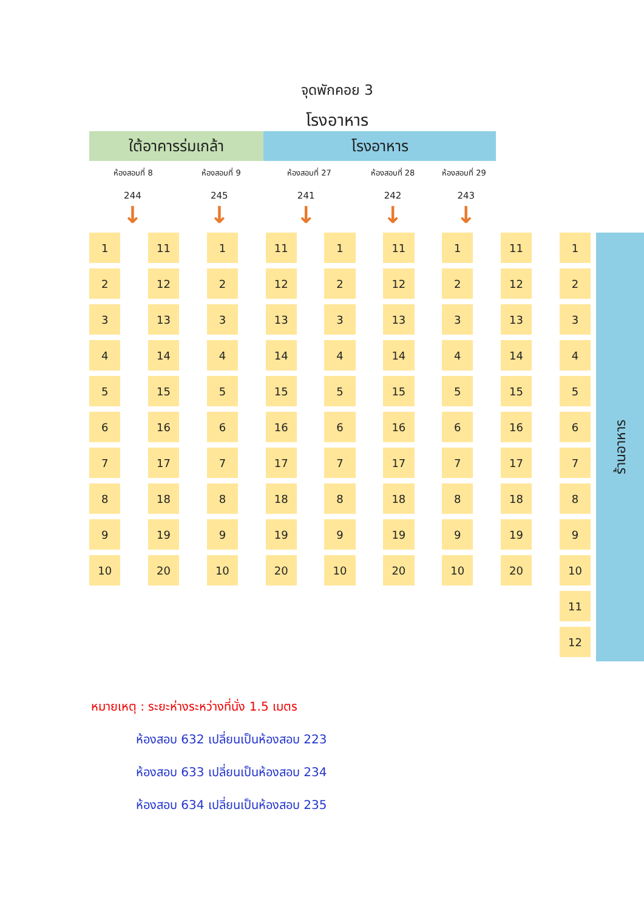จุดพักคอย 3
โรงอาหาร
ใต้อาคารร่มเกล้า โรงอาหาร
ห้องสอบที่ 8 ห้องสอบที่ 9 ห้องสอบที่ 27 ห้องสอบที่ 28 ห้องสอบที่ 29
244 245 241 242 243
↓ ↓ ↓ ↓ ↓
| 1 | | 11 | | 1 | | 11 | | 1 | | 11 | | 1 | | 11 | | 1 |
| 2 | | 12 | | 2 | | 12 | | 2 | | 12 | | 2 | | 12 | | 2 |
| 3 | | 13 | | 3 | | 13 | | 3 | | 13 | | 3 | | 13 | | 3 |
| 4 | | 14 | | 4 | | 14 | | 4 | | 14 | | 4 | | 14 | | 4 |
| 5 | | 15 | | 5 | | 15 | | 5 | | 15 | | 5 | | 15 | | 5 |
| 6 | | 16 | | 6 | | 16 | | 6 | | 16 | | 6 | | 16 | | 6 |
| 7 | | 17 | | 7 | | 17 | | 7 | | 17 | | 7 | | 17 | | 7 |
| 8 | | 18 | | 8 | | 18 | | 8 | | 18 | | 8 | | 18 | | 8 |
| 9 | | 19 | | 9 | | 19 | | 9 | | 19 | | 9 | | 19 | | 9 |
| 10 | | 20 | | 10 | | 20 | | 10 | | 20 | | 10 | | 20 | | 10 |
| | | | | | | | | | | | | | | | | 11 |
| | | | | | | | | | | | | | | | | 12 |
ร้านอาหาร
หมายเหตุ : ระยะห่างระหว่างที่นั่ง 1.5 เมตร
ห้องสอบ 632 เปลี่ยนเป็นห้องสอบ 223
ห้องสอบ 633 เปลี่ยนเป็นห้องสอบ 234
ห้องสอบ 634 เปลี่ยนเป็นห้องสอบ 235